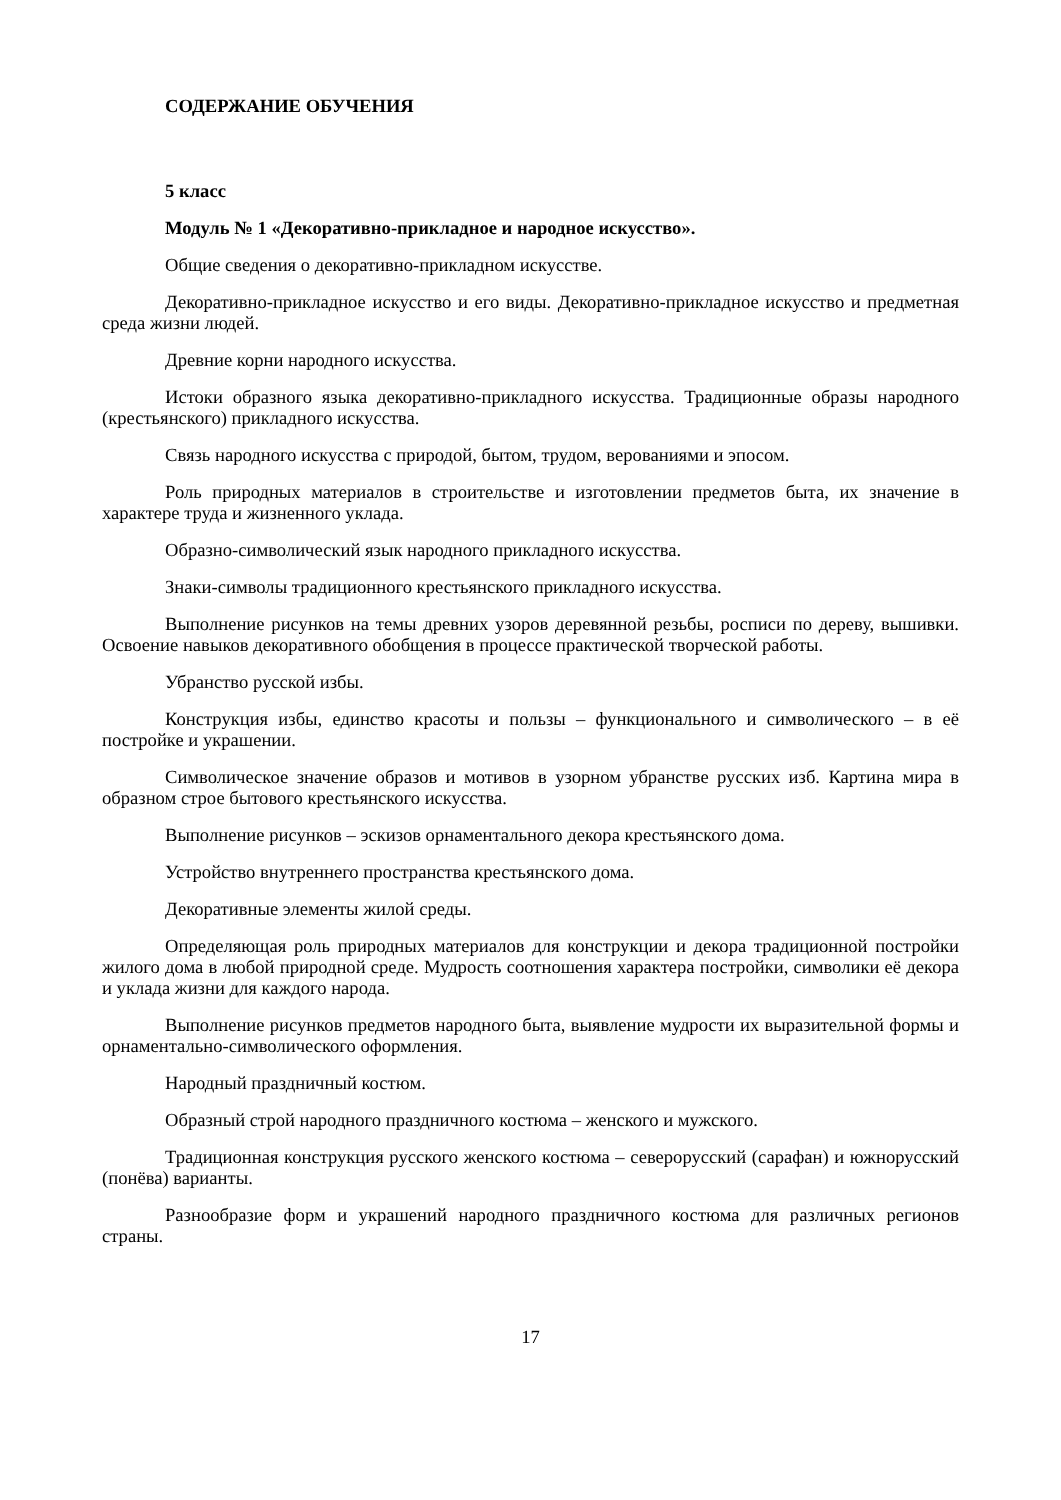СОДЕРЖАНИЕ ОБУЧЕНИЯ
5 класс
Модуль № 1 «Декоративно-прикладное и народное искусство».
Общие сведения о декоративно-прикладном искусстве.
Декоративно-прикладное искусство и его виды. Декоративно-прикладное искусство и предметная среда жизни людей.
Древние корни народного искусства.
Истоки образного языка декоративно-прикладного искусства. Традиционные образы народного (крестьянского) прикладного искусства.
Связь народного искусства с природой, бытом, трудом, верованиями и эпосом.
Роль природных материалов в строительстве и изготовлении предметов быта, их значение в характере труда и жизненного уклада.
Образно-символический язык народного прикладного искусства.
Знаки-символы традиционного крестьянского прикладного искусства.
Выполнение рисунков на темы древних узоров деревянной резьбы, росписи по дереву, вышивки. Освоение навыков декоративного обобщения в процессе практической творческой работы.
Убранство русской избы.
Конструкция избы, единство красоты и пользы – функционального и символического – в её постройке и украшении.
Символическое значение образов и мотивов в узорном убранстве русских изб. Картина мира в образном строе бытового крестьянского искусства.
Выполнение рисунков – эскизов орнаментального декора крестьянского дома.
Устройство внутреннего пространства крестьянского дома.
Декоративные элементы жилой среды.
Определяющая роль природных материалов для конструкции и декора традиционной постройки жилого дома в любой природной среде. Мудрость соотношения характера постройки, символики её декора и уклада жизни для каждого народа.
Выполнение рисунков предметов народного быта, выявление мудрости их выразительной формы и орнаментально-символического оформления.
Народный праздничный костюм.
Образный строй народного праздничного костюма – женского и мужского.
Традиционная конструкция русского женского костюма – северорусский (сарафан) и южнорусский (понёва) варианты.
Разнообразие форм и украшений народного праздничного костюма для различных регионов страны.
17